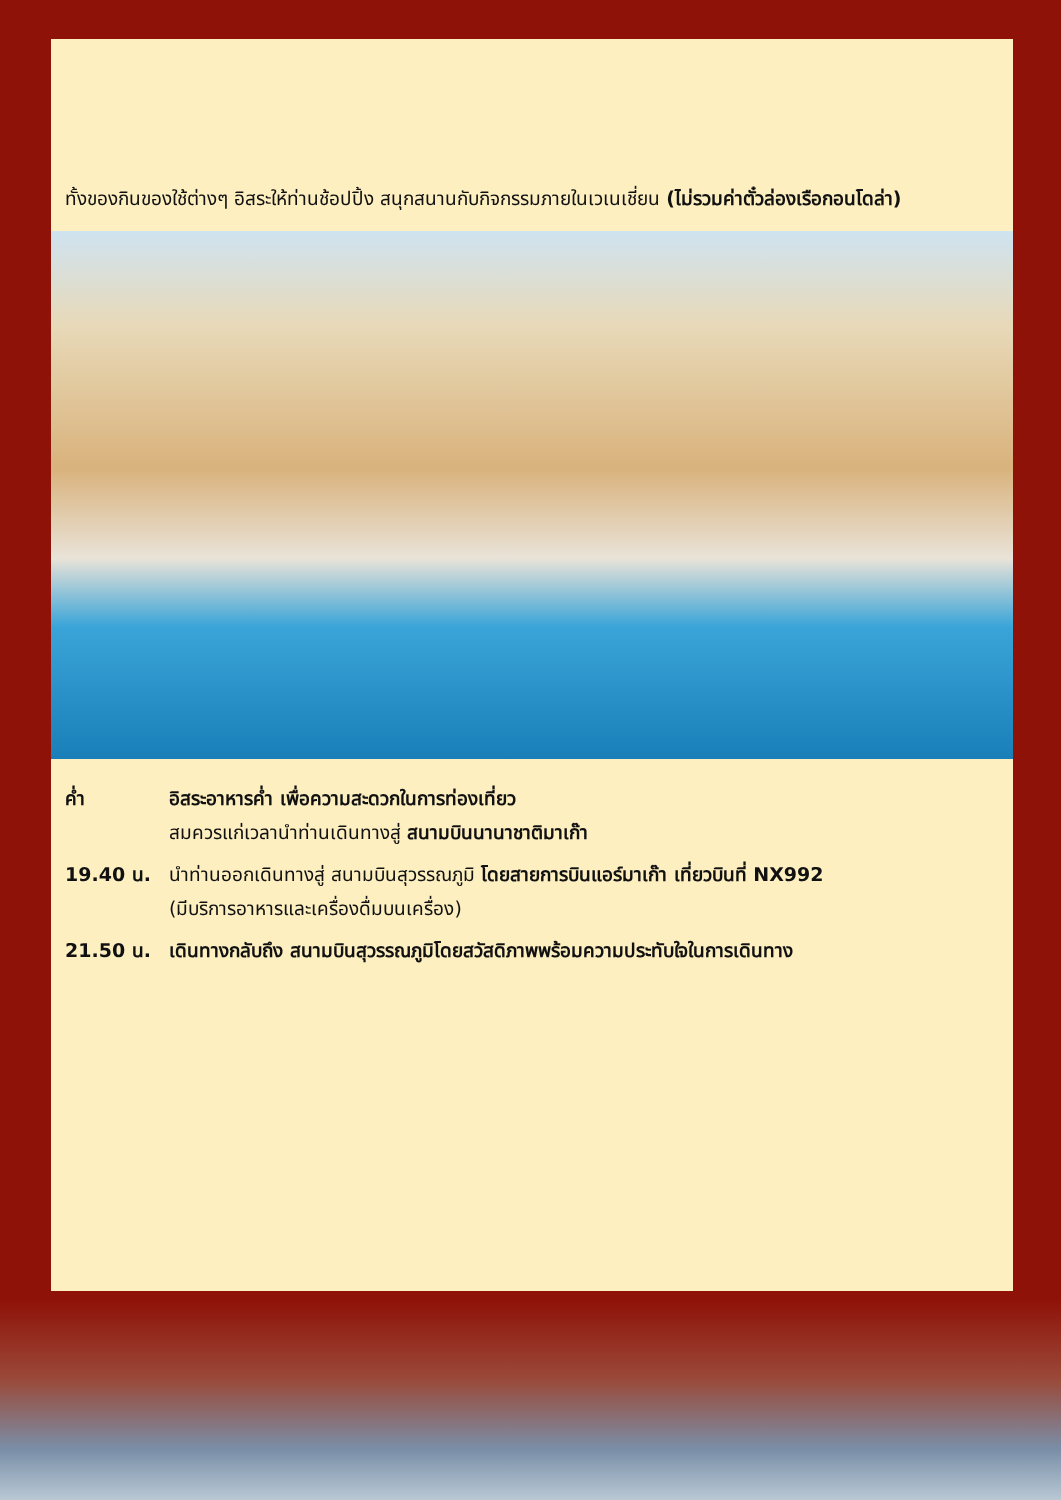ทั้งของกินของใช้ต่างๆ อิสระให้ท่านช้อปปิ้ง สนุกสนานกับกิจกรรมภายในเวเนเชี่ยน (ไม่รวมค่าตั๋วล่องเรือกอนโดล่า)
| ค่ำ | อิสระอาหารค่ำ เพื่อความสะดวกในการท่องเที่ยว สมควรแก่เวลานำท่านเดินทางสู่ สนามบินนานาชาติมาเก๊า |
| 19.40 น. | นำท่านออกเดินทางสู่ สนามบินสุวรรณภูมิ โดยสายการบินแอร์มาเก๊า เที่ยวบินที่ NX992 (มีบริการอาหารและเครื่องดื่มบนเครื่อง) |
| 21.50 น. | เดินทางกลับถึง สนามบินสุวรรณภูมิโดยสวัสดิภาพพร้อมความประทับใจในการเดินทาง |